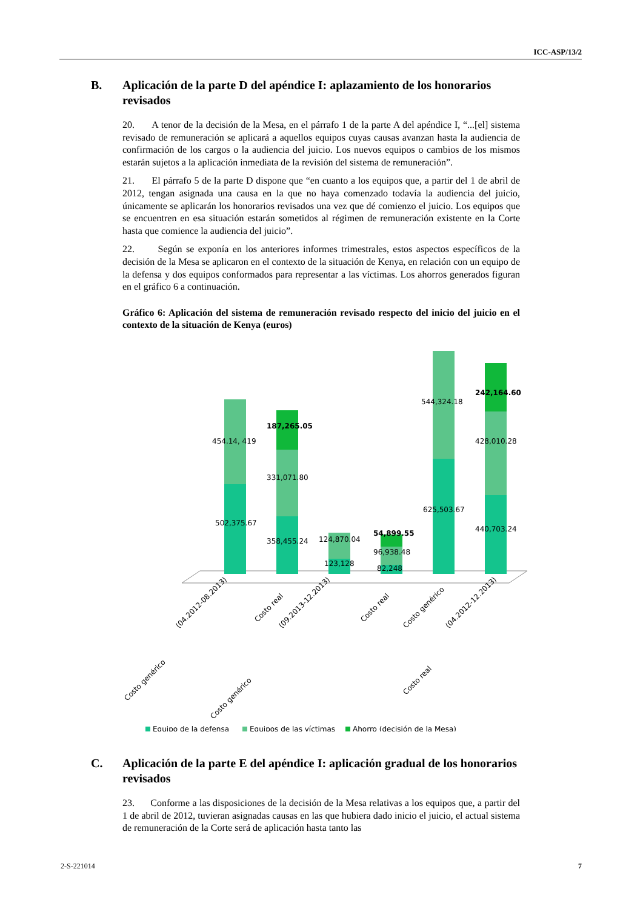ICC-ASP/13/2
B. Aplicación de la parte D del apéndice I: aplazamiento de los honorarios revisados
20. A tenor de la decisión de la Mesa, en el párrafo 1 de la parte A del apéndice I, “...[el] sistema revisado de remuneración se aplicará a aquellos equipos cuyas causas avanzan hasta la audiencia de confirmación de los cargos o la audiencia del juicio. Los nuevos equipos o cambios de los mismos estarán sujetos a la aplicación inmediata de la revisión del sistema de remuneración”.
21. El párrafo 5 de la parte D dispone que “en cuanto a los equipos que, a partir del 1 de abril de 2012, tengan asignada una causa en la que no haya comenzado todavía la audiencia del juicio, únicamente se aplicarán los honorarios revisados una vez que dé comienzo el juicio. Los equipos que se encuentren en esa situación estarán sometidos al régimen de remuneración existente en la Corte hasta que comience la audiencia del juicio”.
22. Según se exponía en los anteriores informes trimestrales, estos aspectos específicos de la decisión de la Mesa se aplicaron en el contexto de la situación de Kenya, en relación con un equipo de la defensa y dos equipos conformados para representar a las víctimas. Los ahorros generados figuran en el gráfico 6 a continuación.
Gráfico 6: Aplicación del sistema de remuneración revisado respecto del inicio del juicio en el contexto de la situación de Kenya (euros)
454.14, 419
502,375.67
187,265.05
331,071.80
358,455.24
124,870.04
123,128
54,899.55
96,938.48
82,248
544,324.18
625,503.67
242,164.60
428,010.28
440,703.24
Costo genérico
(04.2012-08.2013)
Costo real
Costo genérico
(09.2013-12.2013)
Costo real
Costo genérico
Costo real
(04.2012-12.2013)
Equipo de la defensa
Equipos de las víctimas
Ahorro (decisión de la Mesa)
C. Aplicación de la parte E del apéndice I: aplicación gradual de los honorarios revisados
23. Conforme a las disposiciones de la decisión de la Mesa relativas a los equipos que, a partir del 1 de abril de 2012, tuvieran asignadas causas en las que hubiera dado inicio el juicio, el actual sistema de remuneración de la Corte será de aplicación hasta tanto las
2-S-221014 7